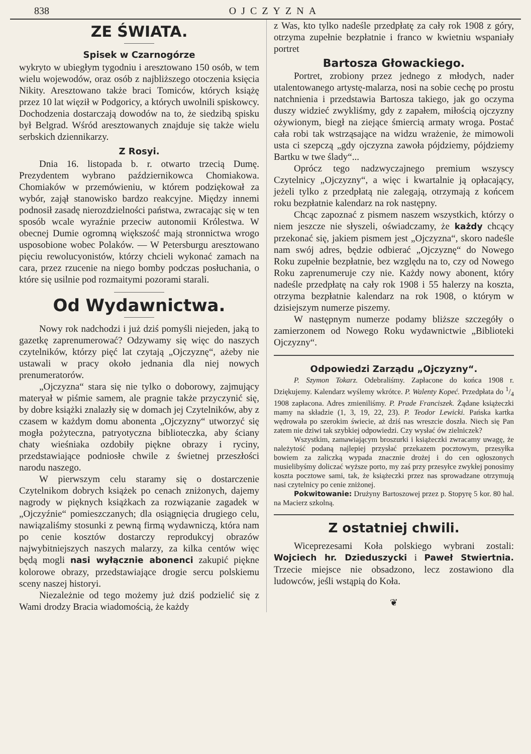838 OJCZYZNA
ZE ŚWIATA.
Spisek w Czarnogórze
wykryto w ubiegłym tygodniu i aresztowano 150 osób, w tem wielu wojewodów, oraz osób z najbliższego otoczenia księcia Nikity. Aresztowano także braci Tomiców, których książę przez 10 lat więził w Podgoricy, a których uwolnili spiskowcy. Dochodzenia dostarczają dowodów na to, że siedzibą spisku był Belgrad. Wśród aresztowanych znajduje się także wielu serbskich dziennikarzy.
Z Rosyi.
Dnia 16. listopada b. r. otwarto trzecią Dumę. Prezydentem wybrano październikowca Chomiakowa. Chomiaków w przemówieniu, w którem podziękował za wybór, zajął stanowisko bardzo reakcyjne. Między innemi podnosił zasadę nierozdzielności państwa, zwracając się w ten sposób wcale wyraźnie przeciw autonomii Królestwa. W obecnej Dumie ogromną większość mają stronnictwa wrogo usposobione wobec Polaków. — W Petersburgu aresztowano pięciu rewolucyonistów, którzy chcieli wykonać zamach na cara, przez rzucenie na niego bomby podczas posłuchania, o które się usilnie pod rozmaitymi pozorami starali.
Od Wydawnictwa.
Nowy rok nadchodzi i już dziś pomyśli niejeden, jaką to gazetkę zaprenumerować? Odzywamy się więc do naszych czytelników, którzy pięć lat czytają „Ojczyznę“, ażeby nie ustawali w pracy około jednania dla niej nowych prenumeratorów.
„Ojczyzna“ stara się nie tylko o doborowy, zajmujący materyał w piśmie samem, ale pragnie także przyczynić się, by dobre książki znalazły się w domach jej Czytelników, aby z czasem w każdym domu abonenta „Ojczyzny“ utworzyć się mogła pożyteczna, patryotyczna biblioteczka, aby ściany chaty wieśniaka ozdobiły piękne obrazy i ryciny, przedstawiające podniosłe chwile z świetnej przeszłości narodu naszego.
W pierwszym celu staramy się o dostarczenie Czytelnikom dobrych książek po cenach zniżonych, dajemy nagrody w pięknych książkach za rozwiązanie zagadek w „Ojczyźnie“ pomieszczanych; dla osiągnięcia drugiego celu, nawiązaliśmy stosunki z pewną firmą wydawniczą, która nam po cenie kosztów dostarczy reprodukcyj obrazów najwybitniejszych naszych malarzy, za kilka centów więc będą mogli nasi wyłącznie abonenci zakupić piękne kolorowe obrazy, przedstawiające drogie sercu polskiemu sceny naszej historyi.
Niezależnie od tego możemy już dziś podzielić się z Wami drodzy Bracia wiadomością, że każdy
z Was, kto tylko nadeśle przedpłatę za cały rok 1908 z góry, otrzyma zupełnie bezpłatnie i franco w kwietniu wspaniały portret
Bartosza Głowackiego.
Portret, zrobiony przez jednego z młodych, nader utalentowanego artystę-malarza, nosi na sobie cechę po prostu natchnienia i przedstawia Bartosza takiego, jak go oczyma duszy widzieć zwykliśmy, gdy z zapałem, miłością ojczyzny ożywionym, biegł na ziejące śmiercią armaty wroga. Postać cała robi tak wstrząsające na widzu wrażenie, że mimowoli usta ci szepczą „gdy ojczyzna zawoła pójdziemy, pójdziemy Bartku w twe ślady“...
Oprócz tego nadzwyczajnego premium wszyscy Czytelnicy „Ojczyzny“, a więc i kwartalnie ją opłacający, jeżeli tylko z przedpłatą nie zalegają, otrzymają z końcem roku bezpłatnie kalendarz na rok następny.
Chcąc zapoznać z pismem naszem wszystkich, którzy o niem jeszcze nie słyszeli, oświadczamy, że każdy chcący przekonać się, jakiem pismem jest „Ojczyzna“, skoro nadeśle nam swój adres, będzie odbierać „Ojczyznę“ do Nowego Roku zupełnie bezpłatnie, bez względu na to, czy od Nowego Roku zaprenumeruje czy nie. Każdy nowy abonent, który nadeśle przedpłatę na cały rok 1908 i 55 halerzy na koszta, otrzyma bezpłatnie kalendarz na rok 1908, o którym w dzisiejszym numerze piszemy.
W następnym numerze podamy bliższe szczegóły o zamierzonem od Nowego Roku wydawnictwie „Biblioteki Ojczyzny“.
Odpowiedzi Zarządu „Ojczyzny“.
P. Szymon Tokarz. Odebraliśmy. Zapłacone do końca 1908 r. Dziękujemy. Kalendarz wyślemy wkrótce. P. Walenty Kopeć. Przedpłata do 1/4 1908 zapłacona. Adres zmieniliśmy. P. Prade Franciszek. Żądane książeczki mamy na składzie (1, 3, 19, 22, 23). P. Teodor Lewicki. Pańska kartka wędrowała po szerokim świecie, aż dziś nas wreszcie doszła. Niech się Pan zatem nie dziwi tak szybkiej odpowiedzi. Czy wysłać ów zielniczek?
Wszystkim, zamawiającym broszurki i książeczki zwracamy uwagę, że należytość podaną najlepiej przysłać przekazem pocztowym, przesyłka bowiem za zaliczką wypada znacznie drożej i do cen ogłoszonych musielibyśmy doliczać wyższe porto, my zaś przy przesyłce zwykłej ponosimy koszta pocztowe sami, tak, że książeczki przez nas sprowadzane otrzymują nasi czytelnicy po cenie zniżonej.
Pokwitowanie: Drużyny Bartoszowej przez p. Stopyrę 5 kor. 80 hal. na Macierz szkolną.
Z ostatniej chwili.
Wiceprezesami Koła polskiego wybrani zostali: Wojciech hr. Dzieduszycki i Paweł Stwiertnia. Trzecie miejsce nie obsadzono, lecz zostawiono dla ludowców, jeśli wstąpią do Koła.
❦